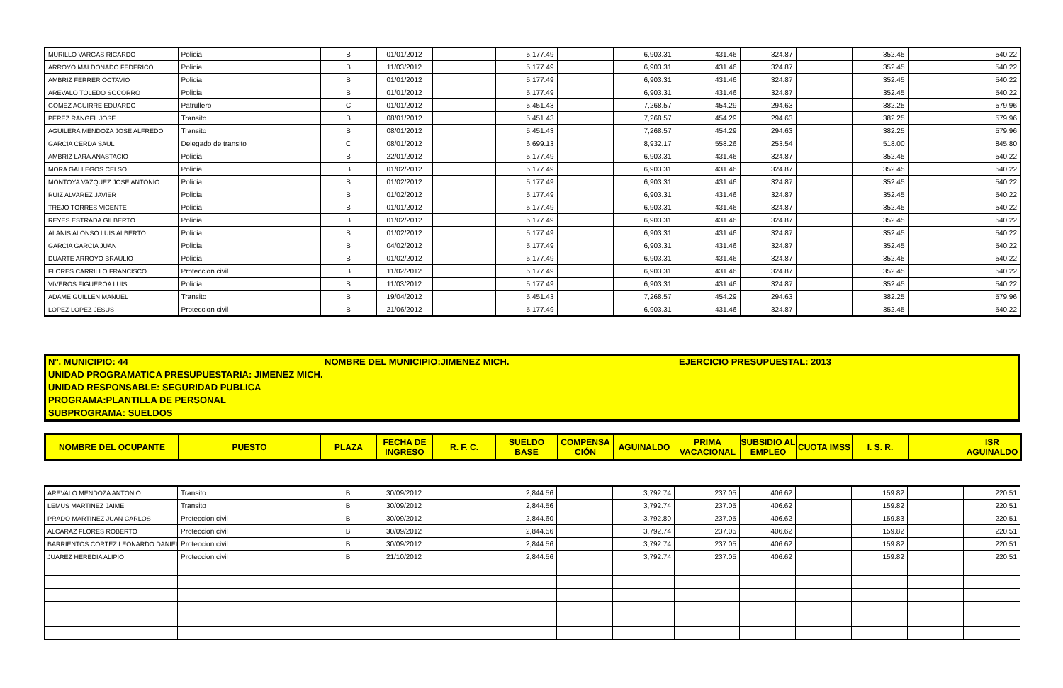| MURILLO VARGAS RICARDO | Policia | B | 01/01/2012 | | 5,177.49 | | 6,903.31 | 431.46 | 324.87 | | 352.45 | | 540.22 |
| ARROYO MALDONADO FEDERICO | Policia | B | 11/03/2012 | | 5,177.49 | | 6,903.31 | 431.46 | 324.87 | | 352.45 | | 540.22 |
| AMBRIZ FERRER OCTAVIO | Policia | B | 01/01/2012 | | 5,177.49 | | 6,903.31 | 431.46 | 324.87 | | 352.45 | | 540.22 |
| AREVALO TOLEDO SOCORRO | Policia | B | 01/01/2012 | | 5,177.49 | | 6,903.31 | 431.46 | 324.87 | | 352.45 | | 540.22 |
| GOMEZ AGUIRRE EDUARDO | Patrullero | C | 01/01/2012 | | 5,451.43 | | 7,268.57 | 454.29 | 294.63 | | 382.25 | | 579.96 |
| PEREZ RANGEL JOSE | Transito | B | 08/01/2012 | | 5,451.43 | | 7,268.57 | 454.29 | 294.63 | | 382.25 | | 579.96 |
| AGUILERA MENDOZA JOSE ALFREDO | Transito | B | 08/01/2012 | | 5,451.43 | | 7,268.57 | 454.29 | 294.63 | | 382.25 | | 579.96 |
| GARCIA CERDA SAUL | Delegado de transito | C | 08/01/2012 | | 6,699.13 | | 8,932.17 | 558.26 | 253.54 | | 518.00 | | 845.80 |
| AMBRIZ LARA ANASTACIO | Policia | B | 22/01/2012 | | 5,177.49 | | 6,903.31 | 431.46 | 324.87 | | 352.45 | | 540.22 |
| MORA GALLEGOS CELSO | Policia | B | 01/02/2012 | | 5,177.49 | | 6,903.31 | 431.46 | 324.87 | | 352.45 | | 540.22 |
| MONTOYA VAZQUEZ JOSE ANTONIO | Policia | B | 01/02/2012 | | 5,177.49 | | 6,903.31 | 431.46 | 324.87 | | 352.45 | | 540.22 |
| RUIZ ALVAREZ JAVIER | Policia | B | 01/02/2012 | | 5,177.49 | | 6,903.31 | 431.46 | 324.87 | | 352.45 | | 540.22 |
| TREJO TORRES VICENTE | Policia | B | 01/01/2012 | | 5,177.49 | | 6,903.31 | 431.46 | 324.87 | | 352.45 | | 540.22 |
| REYES ESTRADA GILBERTO | Policia | B | 01/02/2012 | | 5,177.49 | | 6,903.31 | 431.46 | 324.87 | | 352.45 | | 540.22 |
| ALANIS ALONSO LUIS ALBERTO | Policia | B | 01/02/2012 | | 5,177.49 | | 6,903.31 | 431.46 | 324.87 | | 352.45 | | 540.22 |
| GARCIA GARCIA JUAN | Policia | B | 04/02/2012 | | 5,177.49 | | 6,903.31 | 431.46 | 324.87 | | 352.45 | | 540.22 |
| DUARTE ARROYO BRAULIO | Policia | B | 01/02/2012 | | 5,177.49 | | 6,903.31 | 431.46 | 324.87 | | 352.45 | | 540.22 |
| FLORES CARRILLO FRANCISCO | Proteccion civil | B | 11/02/2012 | | 5,177.49 | | 6,903.31 | 431.46 | 324.87 | | 352.45 | | 540.22 |
| VIVEROS FIGUEROA LUIS | Policia | B | 11/03/2012 | | 5,177.49 | | 6,903.31 | 431.46 | 324.87 | | 352.45 | | 540.22 |
| ADAME GUILLEN MANUEL | Transito | B | 19/04/2012 | | 5,451.43 | | 7,268.57 | 454.29 | 294.63 | | 382.25 | | 579.96 |
| LOPEZ LOPEZ JESUS | Proteccion civil | B | 21/06/2012 | | 5,177.49 | | 6,903.31 | 431.46 | 324.87 | | 352.45 | | 540.22 |
N°. MUNICIPIO: 44 NOMBRE DEL MUNICIPIO:JIMENEZ MICH. EJERCICIO PRESUPUESTAL: 2013
UNIDAD PROGRAMATICA PRESUPUESTARIA: JIMENEZ MICH.
UNIDAD RESPONSABLE: SEGURIDAD PUBLICA
PROGRAMA:PLANTILLA DE PERSONAL
SUBPROGRAMA: SUELDOS
| NOMBRE DEL OCUPANTE | PUESTO | PLAZA | FECHA DE INGRESO | R. F. C. | SUELDO BASE | COMPENSA CIÓN | AGUINALDO | PRIMA VACACIONAL | SUBSIDIO AL EMPLEO | CUOTA IMSS | I. S. R. | | ISR AGUINALDO |
| --- | --- | --- | --- | --- | --- | --- | --- | --- | --- | --- | --- | --- | --- |
| AREVALO MENDOZA ANTONIO | Transito | B | 30/09/2012 | | 2,844.56 | | 3,792.74 | 237.05 | 406.62 | | 159.82 | | 220.51 |
| LEMUS MARTINEZ JAIME | Transito | B | 30/09/2012 | | 2,844.56 | | 3,792.74 | 237.05 | 406.62 | | 159.82 | | 220.51 |
| PRADO MARTINEZ JUAN CARLOS | Proteccion civil | B | 30/09/2012 | | 2,844.60 | | 3,792.80 | 237.05 | 406.62 | | 159.83 | | 220.51 |
| ALCARAZ FLORES ROBERTO | Proteccion civil | B | 30/09/2012 | | 2,844.56 | | 3,792.74 | 237.05 | 406.62 | | 159.82 | | 220.51 |
| BARRIENTOS CORTEZ LEONARDO DANIEL | Proteccion civil | B | 30/09/2012 | | 2,844.56 | | 3,792.74 | 237.05 | 406.62 | | 159.82 | | 220.51 |
| JUAREZ HEREDIA ALIPIO | Proteccion civil | B | 21/10/2012 | | 2,844.56 | | 3,792.74 | 237.05 | 406.62 | | 159.82 | | 220.51 |